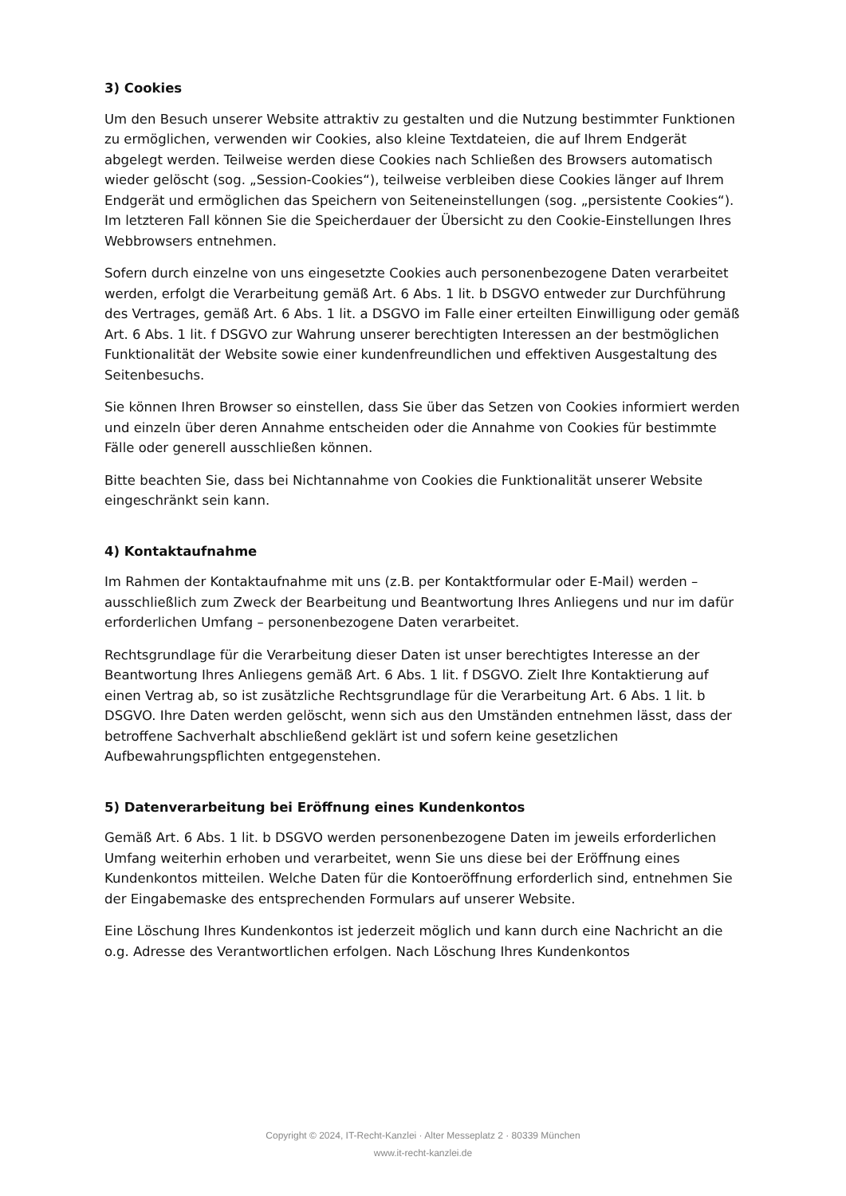3) Cookies
Um den Besuch unserer Website attraktiv zu gestalten und die Nutzung bestimmter Funktionen zu ermöglichen, verwenden wir Cookies, also kleine Textdateien, die auf Ihrem Endgerät abgelegt werden. Teilweise werden diese Cookies nach Schließen des Browsers automatisch wieder gelöscht (sog. „Session-Cookies“), teilweise verbleiben diese Cookies länger auf Ihrem Endgerät und ermöglichen das Speichern von Seiteneinstellungen (sog. „persistente Cookies“). Im letzteren Fall können Sie die Speicherdauer der Übersicht zu den Cookie-Einstellungen Ihres Webbrowsers entnehmen.
Sofern durch einzelne von uns eingesetzte Cookies auch personenbezogene Daten verarbeitet werden, erfolgt die Verarbeitung gemäß Art. 6 Abs. 1 lit. b DSGVO entweder zur Durchführung des Vertrages, gemäß Art. 6 Abs. 1 lit. a DSGVO im Falle einer erteilten Einwilligung oder gemäß Art. 6 Abs. 1 lit. f DSGVO zur Wahrung unserer berechtigten Interessen an der bestmöglichen Funktionalität der Website sowie einer kundenfreundlichen und effektiven Ausgestaltung des Seitenbesuchs.
Sie können Ihren Browser so einstellen, dass Sie über das Setzen von Cookies informiert werden und einzeln über deren Annahme entscheiden oder die Annahme von Cookies für bestimmte Fälle oder generell ausschließen können.
Bitte beachten Sie, dass bei Nichtannahme von Cookies die Funktionalität unserer Website eingeschränkt sein kann.
4) Kontaktaufnahme
Im Rahmen der Kontaktaufnahme mit uns (z.B. per Kontaktformular oder E-Mail) werden – ausschließlich zum Zweck der Bearbeitung und Beantwortung Ihres Anliegens und nur im dafür erforderlichen Umfang – personenbezogene Daten verarbeitet.
Rechtsgrundlage für die Verarbeitung dieser Daten ist unser berechtigtes Interesse an der Beantwortung Ihres Anliegens gemäß Art. 6 Abs. 1 lit. f DSGVO. Zielt Ihre Kontaktierung auf einen Vertrag ab, so ist zusätzliche Rechtsgrundlage für die Verarbeitung Art. 6 Abs. 1 lit. b DSGVO. Ihre Daten werden gelöscht, wenn sich aus den Umständen entnehmen lässt, dass der betroffene Sachverhalt abschließend geklärt ist und sofern keine gesetzlichen Aufbewahrungspflichten entgegenstehen.
5) Datenverarbeitung bei Eröffnung eines Kundenkontos
Gemäß Art. 6 Abs. 1 lit. b DSGVO werden personenbezogene Daten im jeweils erforderlichen Umfang weiterhin erhoben und verarbeitet, wenn Sie uns diese bei der Eröffnung eines Kundenkontos mitteilen. Welche Daten für die Kontoeröffnung erforderlich sind, entnehmen Sie der Eingabemaske des entsprechenden Formulars auf unserer Website.
Eine Löschung Ihres Kundenkontos ist jederzeit möglich und kann durch eine Nachricht an die o.g. Adresse des Verantwortlichen erfolgen. Nach Löschung Ihres Kundenkontos
Copyright © 2024, IT-Recht-Kanzlei · Alter Messeplatz 2 · 80339 München
www.it-recht-kanzlei.de